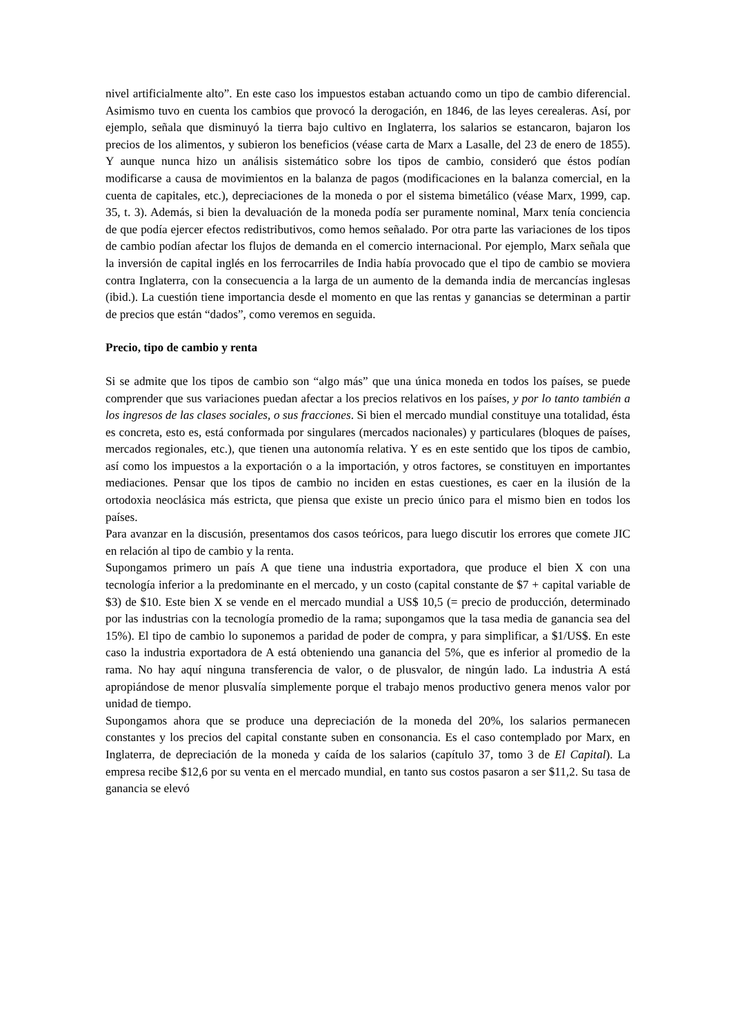nivel artificialmente alto”. En este caso los impuestos estaban actuando como un tipo de cambio diferencial. Asimismo tuvo en cuenta los cambios que provocó la derogación, en 1846, de las leyes cerealeras. Así, por ejemplo, señala que disminuyó la tierra bajo cultivo en Inglaterra, los salarios se estancaron, bajaron los precios de los alimentos, y subieron los beneficios (véase carta de Marx a Lasalle, del 23 de enero de 1855). Y aunque nunca hizo un análisis sistemático sobre los tipos de cambio, consideró que éstos podían modificarse a causa de movimientos en la balanza de pagos (modificaciones en la balanza comercial, en la cuenta de capitales, etc.), depreciaciones de la moneda o por el sistema bimetálico (véase Marx, 1999, cap. 35, t. 3). Además, si bien la devaluación de la moneda podía ser puramente nominal, Marx tenía conciencia de que podía ejercer efectos redistributivos, como hemos señalado. Por otra parte las variaciones de los tipos de cambio podían afectar los flujos de demanda en el comercio internacional. Por ejemplo, Marx señala que la inversión de capital inglés en los ferrocarriles de India había provocado que el tipo de cambio se moviera contra Inglaterra, con la consecuencia a la larga de un aumento de la demanda india de mercancías inglesas (ibid.). La cuestión tiene importancia desde el momento en que las rentas y ganancias se determinan a partir de precios que están “dados”, como veremos en seguida.
Precio, tipo de cambio y renta
Si se admite que los tipos de cambio son “algo más” que una única moneda en todos los países, se puede comprender que sus variaciones puedan afectar a los precios relativos en los países, y por lo tanto también a los ingresos de las clases sociales, o sus fracciones. Si bien el mercado mundial constituye una totalidad, ésta es concreta, esto es, está conformada por singulares (mercados nacionales) y particulares (bloques de países, mercados regionales, etc.), que tienen una autonomía relativa. Y es en este sentido que los tipos de cambio, así como los impuestos a la exportación o a la importación, y otros factores, se constituyen en importantes mediaciones. Pensar que los tipos de cambio no inciden en estas cuestiones, es caer en la ilusión de la ortodoxia neoclásica más estricta, que piensa que existe un precio único para el mismo bien en todos los países.
Para avanzar en la discusión, presentamos dos casos teóricos, para luego discutir los errores que comete JIC en relación al tipo de cambio y la renta.
Supongamos primero un país A que tiene una industria exportadora, que produce el bien X con una tecnología inferior a la predominante en el mercado, y un costo (capital constante de $7 + capital variable de $3) de $10. Este bien X se vende en el mercado mundial a US$ 10,5 (= precio de producción, determinado por las industrias con la tecnología promedio de la rama; supongamos que la tasa media de ganancia sea del 15%). El tipo de cambio lo suponemos a paridad de poder de compra, y para simplificar, a $1/US$. En este caso la industria exportadora de A está obteniendo una ganancia del 5%, que es inferior al promedio de la rama. No hay aquí ninguna transferencia de valor, o de plusvalor, de ningún lado. La industria A está apropiándose de menor plusvalía simplemente porque el trabajo menos productivo genera menos valor por unidad de tiempo.
Supongamos ahora que se produce una depreciación de la moneda del 20%, los salarios permanecen constantes y los precios del capital constante suben en consonancia. Es el caso contemplado por Marx, en Inglaterra, de depreciación de la moneda y caída de los salarios (capítulo 37, tomo 3 de El Capital). La empresa recibe $12,6 por su venta en el mercado mundial, en tanto sus costos pasaron a ser $11,2. Su tasa de ganancia se elevó